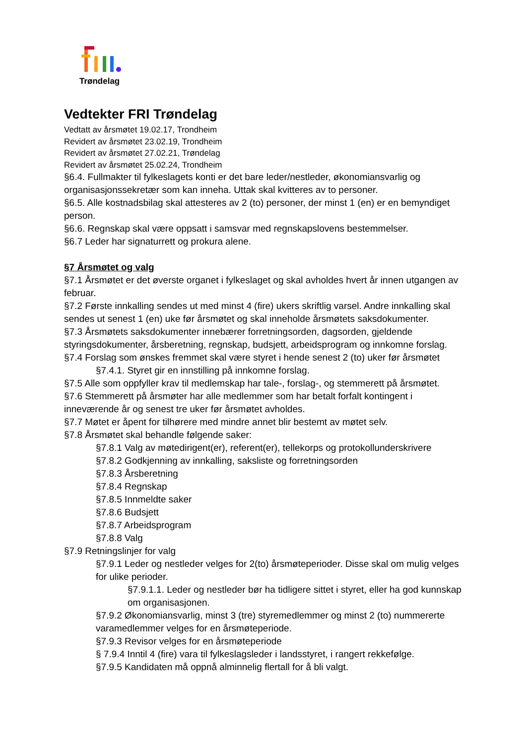Trøndelag
Vedtekter FRI Trøndelag
Vedtatt av årsmøtet 19.02.17, Trondheim
Revidert av årsmøtet 23.02.19, Trondheim
Revidert av årsmøtet 27.02.21, Trøndelag
Revidert av årsmøtet 25.02.24, Trondheim
§6.4. Fullmakter til fylkeslagets konti er det bare leder/nestleder, økonomiansvarlig og organisasjonssekretær som kan inneha. Uttak skal kvitteres av to personer.
§6.5. Alle kostnadsbilag skal attesteres av 2 (to) personer, der minst 1 (en) er en bemyndiget person.
§6.6. Regnskap skal være oppsatt i samsvar med regnskapslovens bestemmelser.
§6.7 Leder har signaturrett og prokura alene.
§7 Årsmøtet og valg
§7.1 Årsmøtet er det øverste organet i fylkeslaget og skal avholdes hvert år innen utgangen av februar.
§7.2 Første innkalling sendes ut med minst 4 (fire) ukers skriftlig varsel. Andre innkalling skal sendes ut senest 1 (en) uke før årsmøtet og skal inneholde årsmøtets saksdokumenter.
§7.3 Årsmøtets saksdokumenter innebærer forretningsorden, dagsorden, gjeldende styringsdokumenter, årsberetning, regnskap, budsjett, arbeidsprogram og innkomne forslag.
§7.4 Forslag som ønskes fremmet skal være styret i hende senest 2 (to) uker før årsmøtet
§7.4.1. Styret gir en innstilling på innkomne forslag.
§7.5 Alle som oppfyller krav til medlemskap har tale-, forslag-, og stemmerett på årsmøtet.
§7.6 Stemmerett på årsmøter har alle medlemmer som har betalt forfalt kontingent i inneværende år og senest tre uker før årsmøtet avholdes.
§7.7 Møtet er åpent for tilhørere med mindre annet blir bestemt av møtet selv.
§7.8 Årsmøtet skal behandle følgende saker:
§7.8.1 Valg av møtedirigent(er), referent(er), tellekorps og protokollunderskrivere
§7.8.2 Godkjenning av innkalling, saksliste og forretningsorden
§7.8.3 Årsberetning
§7.8.4 Regnskap
§7.8.5 Innmeldte saker
§7.8.6 Budsjett
§7.8.7 Arbeidsprogram
§7.8.8 Valg
§7.9 Retningslinjer for valg
§7.9.1 Leder og nestleder velges for 2(to) årsmøteperioder. Disse skal om mulig velges for ulike perioder.
§7.9.1.1. Leder og nestleder bør ha tidligere sittet i styret, eller ha god kunnskap om organisasjonen.
§7.9.2 Økonomiansvarlig, minst 3 (tre) styremedlemmer og minst 2 (to) nummererte varamedlemmer velges for en årsmøteperiode.
§7.9.3 Revisor velges for en årsmøteperiode
§ 7.9.4 Inntil 4 (fire) vara til fylkeslagsleder i landsstyret, i rangert rekkefølge.
§7.9.5 Kandidaten må oppnå alminnelig flertall for å bli valgt.